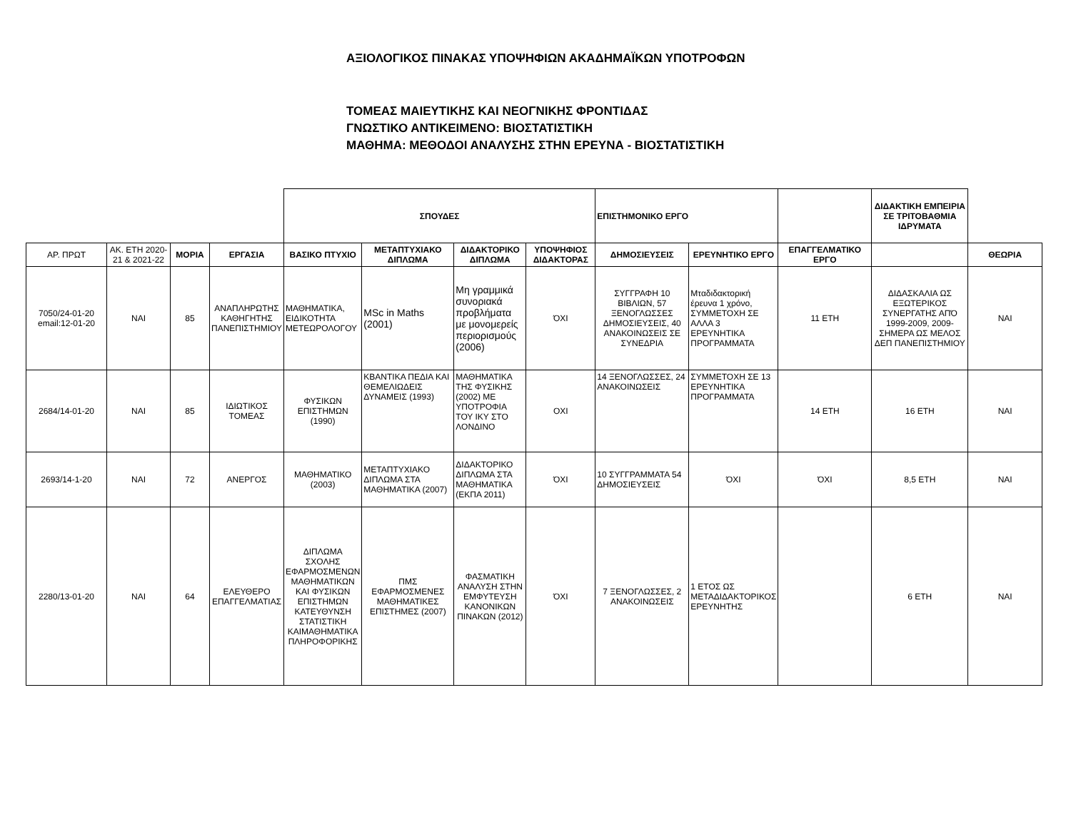ΑΞΙΟΛΟΓΙΚΟΣ ΠΙΝΑΚΑΣ ΥΠΟΨΗΦΙΩΝ ΑΚΑΔΗΜΑΪΚΩΝ ΥΠΟΤΡΟΦΩΝ
ΤΟΜΕΑΣ ΜΑΙΕΥΤΙΚΗΣ ΚΑΙ ΝΕΟΓΝΙΚΗΣ ΦΡΟΝΤΙΔΑΣ
ΓΝΩΣΤΙΚΟ ΑΝΤΙΚΕΙΜΕΝΟ: ΒΙΟΣΤΑΤΙΣΤΙΚΗ
ΜΑΘΗΜΑ: ΜΕΘΟΔΟΙ ΑΝΑΛΥΣΗΣ ΣΤΗΝ ΕΡΕΥΝΑ - ΒΙΟΣΤΑΤΙΣΤΙΚΗ
| | | | | ΣΠΟΥΔΕΣ | | | | ΕΠΙΣΤΗΜΟΝΙΚΟ ΕΡΓΟ | | | ΔΙΔΑΚΤΙΚΗ ΕΜΠΕΙΡΙΑ ΣΕ ΤΡΙΤΟΒΑΘΜΙΑ ΙΔΡΥΜΑΤΑ | |
| ΑΡ. ΠΡΩΤ | ΑΚ. ΕΤΗ 2020-21 & 2021-22 | ΜΟΡΙΑ | ΕΡΓΑΣΙΑ | ΒΑΣΙΚΟ ΠΤΥΧΙΟ | ΜΕΤΑΠΤΥΧΙΑΚΟ ΔΙΠΛΩΜΑ | ΔΙΔΑΚΤΟΡΙΚΟ ΔΙΠΛΩΜΑ | ΥΠΟΨΗΦΙΟΣ ΔΙΔΑΚΤΟΡΑΣ | ΔΗΜΟΣΙΕΥΣΕΙΣ | ΕΡΕΥΝΗΤΙΚΟ ΕΡΓΟ | ΕΠΑΓΓΕΛΜΑΤΙΚΟ ΕΡΓΟ | | ΘΕΩΡΙΑ |
| 7050/24-01-20 email:12-01-20 | ΝΑΙ | 85 | ΑΝΑΠΛΗΡΩΤΗΣ ΚΑΘΗΓΗΤΗΣ ΠΑΝΕΠΙΣΤΗΜΙΟΥ | ΜΑΘΗΜΑΤΙΚΑ, ΕΙΔΙΚΟΤΗΤΑ ΜΕΤΕΩΡΟΛΟΓΟΥ | MSc in Maths (2001) | Μη γραμμικά συνοριακά προβλήματα με μονομερείς περιορισμούς (2006) | ΌΧΙ | ΣΥΓΓΡΑΦΗ 10 ΒΙΒΛΙΩΝ, 57 ΞΕΝΟΓΛΩΣΣΕΣ ΔΗΜΟΣΙΕΥΣΕΙΣ, 40 ΑΝΑΚΟΙΝΩΣΕΙΣ ΣΕ ΣΥΝΕΔΡΙΑ | Μταδιδακτορική έρευνα 1 χρόνο, ΣΥΜΜΕΤΟΧΗ ΣΕ ΑΛΛΑ 3 ΕΡΕΥΝΗΤΙΚΑ ΠΡΟΓΡΑΜΜΑΤΑ | 11 ΕΤΗ | ΔΙΔΑΣΚΑΛΙΑ ΩΣ ΕΞΩΤΕΡΙΚΟΣ ΣΥΝΕΡΓΑΤΗΣ ΑΠΌ 1999-2009, 2009- ΣΗΜΕΡΑ ΩΣ ΜΕΛΟΣ ΔΕΠ ΠΑΝΕΠΙΣΤΗΜΙΟΥ | ΝΑΙ |
| 2684/14-01-20 | ΝΑΙ | 85 | ΙΔΙΩΤΙΚΟΣ ΤΟΜΕΑΣ | ΦΥΣΙΚΩΝ ΕΠΙΣΤΗΜΩΝ (1990) | ΚΒΑΝΤΙΚΑ ΠΕΔΙΑ ΚΑΙ ΘΕΜΕΛΙΩΔΕΙΣ ΔΥΝΑΜΕΙΣ (1993) | ΜΑΘΗΜΑΤΙΚΑ ΤΗΣ ΦΥΣΙΚΗΣ (2002) ΜΕ ΥΠΟΤΡΟΦΙΑ ΤΟΥ ΙΚΥ ΣΤΟ ΛΟΝΔΙΝΟ | ΟΧΙ | 14 ΞΕΝΟΓΛΩΣΣΕΣ, 24 ΑΝΑΚΟΙΝΩΣΕΙΣ | ΣΥΜΜΕΤΟΧΗ ΣΕ 13 ΕΡΕΥΝΗΤΙΚΑ ΠΡΟΓΡΑΜΜΑΤΑ | 14 ΕΤΗ | 16 ΕΤΗ | ΝΑΙ |
| 2693/14-1-20 | ΝΑΙ | 72 | ΑΝΕΡΓΟΣ | ΜΑΘΗΜΑΤΙΚΟ (2003) | ΜΕΤΑΠΤΥΧΙΑΚΟ ΔΙΠΛΩΜΑ ΣΤΑ ΜΑΘΗΜΑΤΙΚΑ (2007) | ΔΙΔΑΚΤΟΡΙΚΟ ΔΙΠΛΩΜΑ ΣΤΑ ΜΑΘΗΜΑΤΙΚΑ (ΕΚΠΑ 2011) | ΌΧΙ | 10 ΣΥΓΓΡΑΜΜΑΤΑ 54 ΔΗΜΟΣΙΕΥΣΕΙΣ | ΌΧΙ | ΌΧΙ | 8,5 ΕΤΗ | ΝΑΙ |
| 2280/13-01-20 | ΝΑΙ | 64 | ΕΛΕΥΘΕΡΟ ΕΠΑΓΓΕΛΜΑΤΙΑΣ | ΔΙΠΛΩΜΑ ΣΧΟΛΗΣ ΕΦΑΡΜΟΣΜΕΝΩΝ ΜΑΘΗΜΑΤΙΚΩΝ ΚΑΙ ΦΥΣΙΚΩΝ ΕΠΙΣΤΗΜΩΝ ΚΑΤΕΥΘΥΝΣΗ ΣΤΑΤΙΣΤΙΚΗ ΚΑΙΜΑΘΗΜΑΤΙΚΑ ΠΛΗΡΟΦΟΡΙΚΗΣ | ΠΜΣ ΕΦΑΡΜΟΣΜΕΝΕΣ ΜΑΘΗΜΑΤΙΚΕΣ ΕΠΙΣΤΗΜΕΣ (2007) | ΦΑΣΜΑΤΙΚΗ ΑΝΑΛΥΣΗ ΣΤΗΝ ΕΜΦΥΤΕΥΣΗ ΚΑΝΟΝΙΚΩΝ ΠΙΝΑΚΩΝ (2012) | ΌΧΙ | 7 ΞΕΝΟΓΛΩΣΣΕΣ, 2 ΑΝΑΚΟΙΝΩΣΕΙΣ | 1 ΕΤΟΣ ΩΣ ΜΕΤΑΔΙΔΑΚΤΟΡΙΚΟΣ ΕΡΕΥΝΗΤΗΣ | | 6 ΕΤΗ | ΝΑΙ |